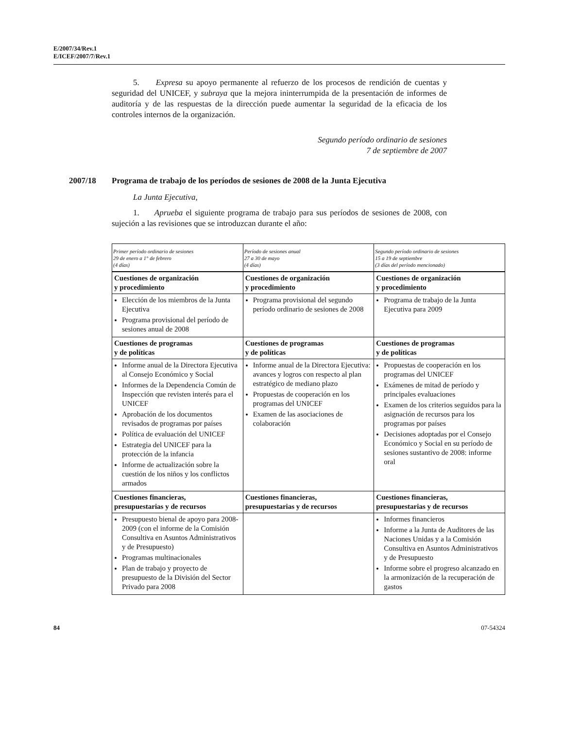E/2007/34/Rev.1
E/ICEF/2007/7/Rev.1
5. Expresa su apoyo permanente al refuerzo de los procesos de rendición de cuentas y seguridad del UNICEF, y subraya que la mejora ininterrumpida de la presentación de informes de auditoría y de las respuestas de la dirección puede aumentar la seguridad de la eficacia de los controles internos de la organización.
Segundo período ordinario de sesiones
7 de septiembre de 2007
2007/18 Programa de trabajo de los períodos de sesiones de 2008 de la Junta Ejecutiva
La Junta Ejecutiva,
1. Aprueba el siguiente programa de trabajo para sus períodos de sesiones de 2008, con sujeción a las revisiones que se introduzcan durante el año:
| Primer período ordinario de sesiones 29 de enero a 1° de febrero (4 días) | Período de sesiones anual 27 a 30 de mayo (4 días) | Segundo período ordinario de sesiones 15 a 19 de septiembre (3 días del período mencionado) |
| --- | --- | --- |
| Cuestiones de organización y procedimiento | Cuestiones de organización y procedimiento | Cuestiones de organización y procedimiento |
| Elección de los miembros de la Junta Ejecutiva Programa provisional del período de sesiones anual de 2008 | Programa provisional del segundo período ordinario de sesiones de 2008 | Programa de trabajo de la Junta Ejecutiva para 2009 |
| Cuestiones de programas y de políticas | Cuestiones de programas y de políticas | Cuestiones de programas y de políticas |
| Informe anual de la Directora Ejecutiva al Consejo Económico y Social Informes de la Dependencia Común de Inspección que revisten interés para el UNICEF Aprobación de los documentos revisados de programas por países Política de evaluación del UNICEF Estrategia del UNICEF para la protección de la infancia Informe de actualización sobre la cuestión de los niños y los conflictos armados | Informe anual de la Directora Ejecutiva: avances y logros con respecto al plan estratégico de mediano plazo Propuestas de cooperación en los programas del UNICEF Examen de las asociaciones de colaboración | Propuestas de cooperación en los programas del UNICEF Exámenes de mitad de período y principales evaluaciones Examen de los criterios seguidos para la asignación de recursos para los programas por países Decisiones adoptadas por el Consejo Económico y Social en su período de sesiones sustantivo de 2008: informe oral |
| Cuestiones financieras, presupuestarias y de recursos | Cuestiones financieras, presupuestarias y de recursos | Cuestiones financieras, presupuestarias y de recursos |
| Presupuesto bienal de apoyo para 2008-2009 (con el informe de la Comisión Consultiva en Asuntos Administrativos y de Presupuesto) Programas multinacionales Plan de trabajo y proyecto de presupuesto de la División del Sector Privado para 2008 | | Informes financieros Informe a la Junta de Auditores de las Naciones Unidas y a la Comisión Consultiva en Asuntos Administrativos y de Presupuesto Informe sobre el progreso alcanzado en la armonización de la recuperación de gastos |
84 07-54324